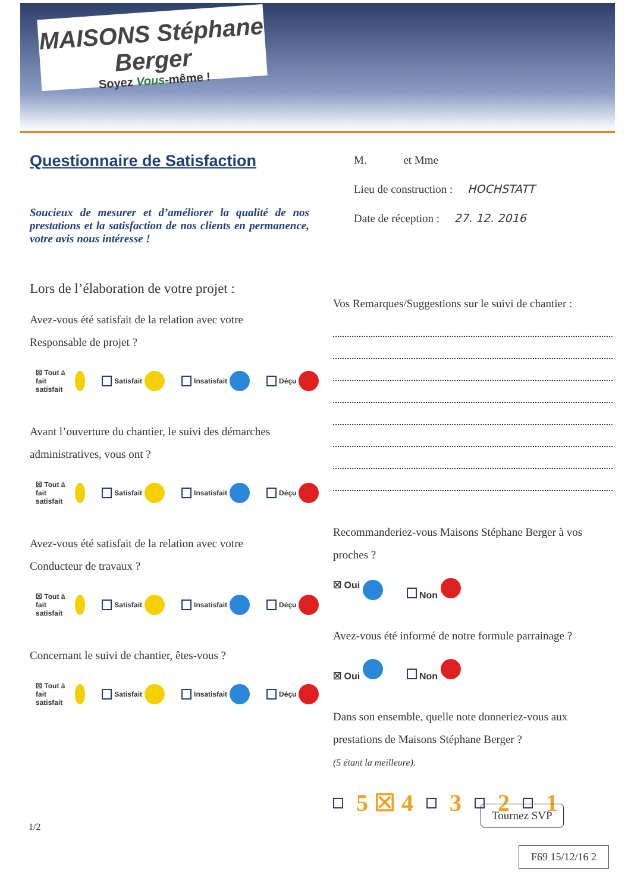MAISONS Stéphane Berger
Soyez Vous-même !
Questionnaire de Satisfaction
Soucieux de mesurer et d’améliorer la qualité de nos prestations et la satisfaction de nos clients en permanence, votre avis nous intéresse !
Lors de l’élaboration de votre projet :
Avez-vous été satisfait de la relation avec votre
Responsable de projet ?
☒ Tout à fait satisfait Satisfait Insatisfait Déçu
Avant l’ouverture du chantier, le suivi des démarches
administratives, vous ont ?
☒ Tout à fait satisfait Satisfait Insatisfait Déçu
Avez-vous été satisfait de la relation avec votre
Conducteur de travaux ?
☒ Tout à fait satisfait Satisfait Insatisfait Déçu
Concernant le suivi de chantier, êtes-vous ?
☒ Tout à fait satisfait Satisfait Insatisfait Déçu
M. et Mme
Lieu de construction : HOCHSTATT
Date de réception : 27. 12. 2016
Vos Remarques/Suggestions sur le suivi de chantier :
Recommanderiez-vous Maisons Stéphane Berger à vos proches ?
☒ Oui Non
Avez-vous été informé de notre formule parrainage ?
☒ Oui Non
Dans son ensemble, quelle note donneriez-vous aux prestations de Maisons Stéphane Berger ?
(5 étant la meilleure).
5 ☒ 4 3 2 1
Tournez SVP
1/2
F69 15/12/16 2